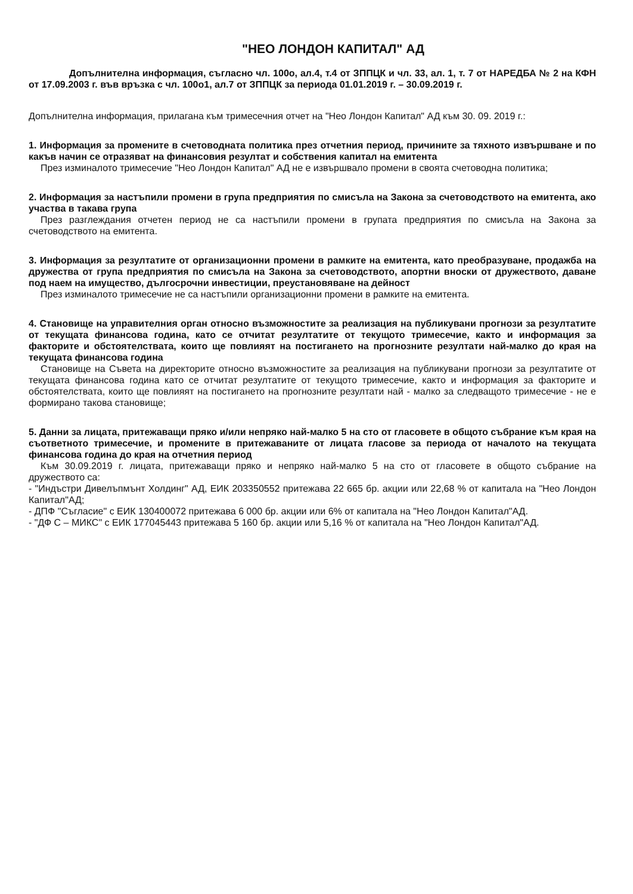"НЕО ЛОНДОН КАПИТАЛ" АД
Допълнителна информация, съгласно чл. 100о, ал.4, т.4 от ЗППЦК и чл. 33, ал. 1, т. 7 от НАРЕДБА № 2 на КФН от 17.09.2003 г. във връзка с чл. 100о1, ал.7 от ЗППЦК за периода 01.01.2019 г. – 30.09.2019 г.
Допълнителна информация, прилагана към тримесечния отчет на "Нео Лондон Капитал" АД към 30. 09. 2019 г.:
1. Информация за промените в счетоводната политика през отчетния период, причините за тяхното извършване и по какъв начин се отразяват на финансовия резултат и собствения капитал на емитента
През изминалото тримесечие "Нео Лондон Капитал" АД не е извършвало промени в своята счетоводна политика;
2. Информация за настъпили промени в група предприятия по смисъла на Закона за счетоводството на емитента, ако участва в такава група
През разглеждания отчетен период не са настъпили промени в групата предприятия по смисъла на Закона за счетоводството на емитента.
3. Информация за резултатите от организационни промени в рамките на емитента, като преобразуване, продажба на дружества от група предприятия по смисъла на Закона за счетоводството, апортни вноски от дружеството, даване под наем на имущество, дългосрочни инвестиции, преустановяване на дейност
През изминалото тримесечие не са настъпили организационни промени в рамките на емитента.
4. Становище на управителния орган относно възможностите за реализация на публикувани прогнози за резултатите от текущата финансова година, като се отчитат резултатите от текущото тримесечие, както и информация за факторите и обстоятелствата, които ще повлияят на постигането на прогнозните резултати най-малко до края на текущата финансова година
Становище на Съвета на директорите относно възможностите за реализация на публикувани прогнози за резултатите от текущата финансова година като се отчитат резултатите от текущото тримесечие, както и информация за факторите и обстоятелствата, които ще повлияят на постигането на прогнозните резултати най - малко за следващото тримесечие - не е формирано такова становище;
5. Данни за лицата, притежаващи пряко и/или непряко най-малко 5 на сто от гласовете в общото събрание към края на съответното тримесечие, и промените в притежаваните от лицата гласове за периода от началото на текущата финансова година до края на отчетния период
Към 30.09.2019 г. лицата, притежаващи пряко и непряко най-малко 5 на сто от гласовете в общото събрание на дружеството са:
- "Индъстри Дивелъпмънт Холдинг" АД, ЕИК 203350552 притежава 22 665 бр. акции или 22,68 % от капитала на "Нео Лондон Капитал"АД;
- ДПФ "Съгласие" с ЕИК 130400072 притежава 6 000 бр. акции или 6% от капитала на "Нео Лондон Капитал"АД.
- "ДФ С – МИКС" с ЕИК 177045443 притежава 5 160 бр. акции или 5,16 % от капитала на "Нео Лондон Капитал"АД.